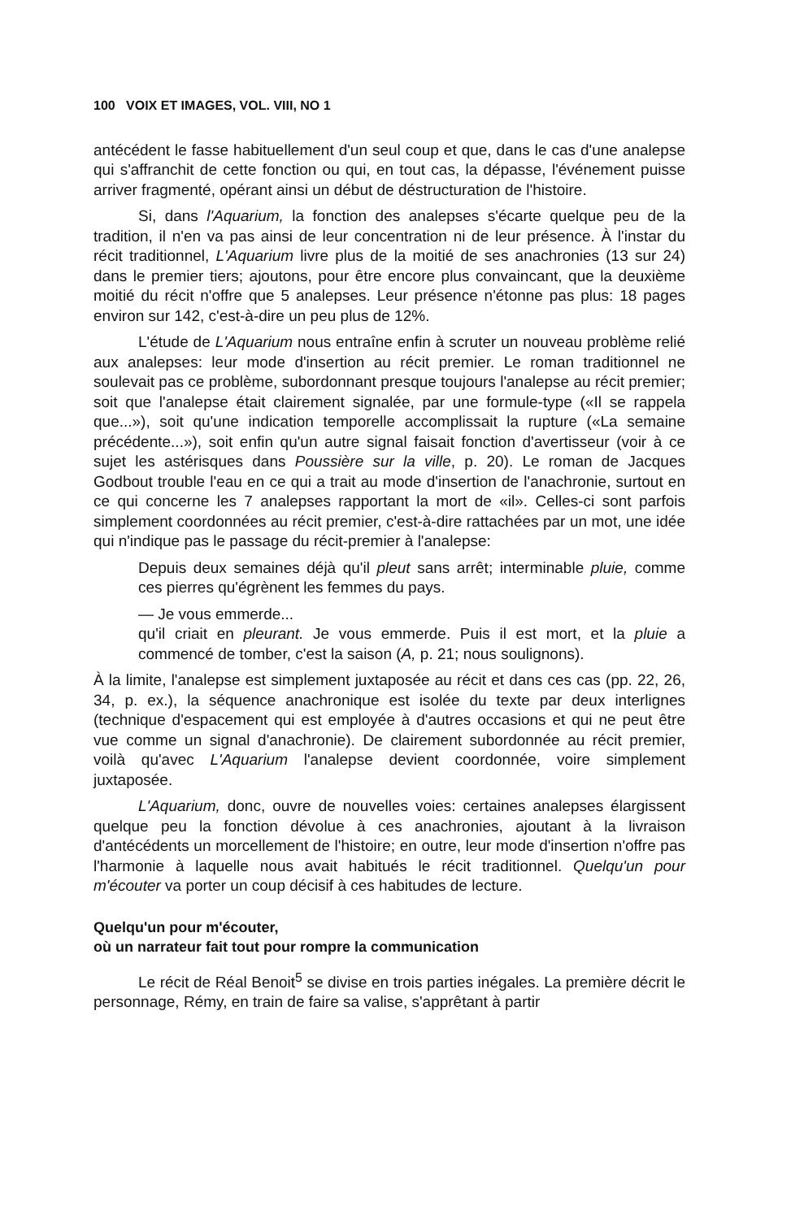100 VOIX ET IMAGES, VOL. VIII, NO 1
antécédent le fasse habituellement d'un seul coup et que, dans le cas d'une analepse qui s'affranchit de cette fonction ou qui, en tout cas, la dépasse, l'événement puisse arriver fragmenté, opérant ainsi un début de déstructuration de l'histoire.
Si, dans l'Aquarium, la fonction des analepses s'écarte quelque peu de la tradition, il n'en va pas ainsi de leur concentration ni de leur présence. À l'instar du récit traditionnel, L'Aquarium livre plus de la moitié de ses anachronies (13 sur 24) dans le premier tiers; ajoutons, pour être encore plus convaincant, que la deuxième moitié du récit n'offre que 5 analepses. Leur présence n'étonne pas plus: 18 pages environ sur 142, c'est-à-dire un peu plus de 12%.
L'étude de L'Aquarium nous entraîne enfin à scruter un nouveau problème relié aux analepses: leur mode d'insertion au récit premier. Le roman traditionnel ne soulevait pas ce problème, subordonnant presque toujours l'analepse au récit premier; soit que l'analepse était clairement signalée, par une formule-type («Il se rappela que...»), soit qu'une indication temporelle accomplissait la rupture («La semaine précédente...»), soit enfin qu'un autre signal faisait fonction d'avertisseur (voir à ce sujet les astérisques dans Poussière sur la ville, p. 20). Le roman de Jacques Godbout trouble l'eau en ce qui a trait au mode d'insertion de l'anachronie, surtout en ce qui concerne les 7 analepses rapportant la mort de «il». Celles-ci sont parfois simplement coordonnées au récit premier, c'est-à-dire rattachées par un mot, une idée qui n'indique pas le passage du récit-premier à l'analepse:
Depuis deux semaines déjà qu'il pleut sans arrêt; interminable pluie, comme ces pierres qu'égrènent les femmes du pays.
— Je vous emmerde...
qu'il criait en pleurant. Je vous emmerde. Puis il est mort, et la pluie a commencé de tomber, c'est la saison (A, p. 21; nous soulignons).
À la limite, l'analepse est simplement juxtaposée au récit et dans ces cas (pp. 22, 26, 34, p. ex.), la séquence anachronique est isolée du texte par deux interlignes (technique d'espacement qui est employée à d'autres occasions et qui ne peut être vue comme un signal d'anachronie). De clairement subordonnée au récit premier, voilà qu'avec L'Aquarium l'analepse devient coordonnée, voire simplement juxtaposée.
L'Aquarium, donc, ouvre de nouvelles voies: certaines analepses élargissent quelque peu la fonction dévolue à ces anachronies, ajoutant à la livraison d'antécédents un morcellement de l'histoire; en outre, leur mode d'insertion n'offre pas l'harmonie à laquelle nous avait habitués le récit traditionnel. Quelqu'un pour m'écouter va porter un coup décisif à ces habitudes de lecture.
Quelqu'un pour m'écouter,
où un narrateur fait tout pour rompre la communication
Le récit de Réal Benoit<sup>5</sup> se divise en trois parties inégales. La première décrit le personnage, Rémy, en train de faire sa valise, s'apprêtant à partir